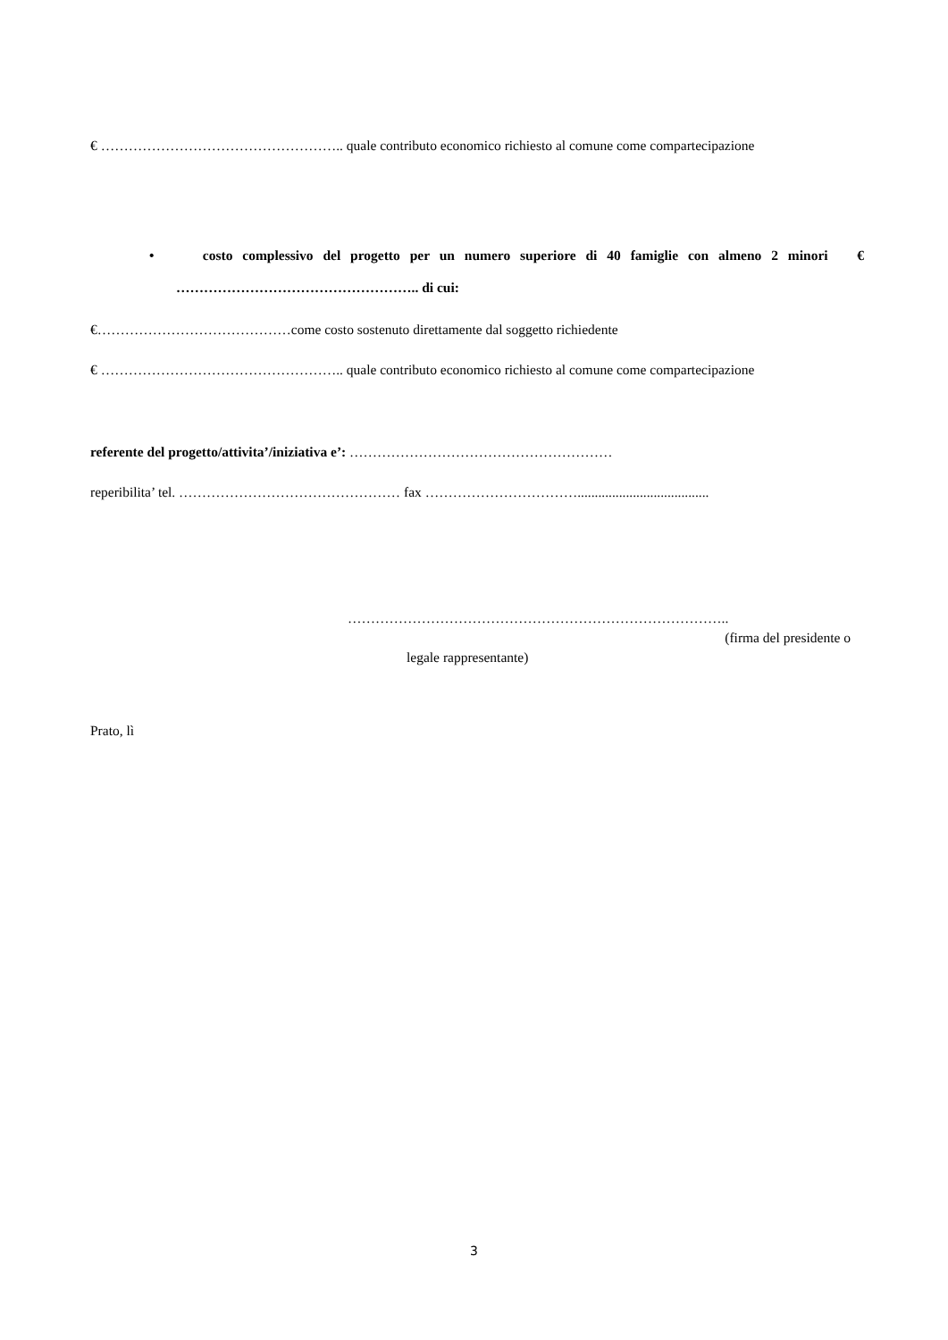€ …………………………………………….. quale contributo economico richiesto al comune come compartecipazione
• costo complessivo del progetto per un numero superiore di 40 famiglie con almeno 2 minori € …………………………………………….. di cui:
€……………………………………come costo sostenuto direttamente dal soggetto richiedente
€ …………………………………………….. quale contributo economico richiesto al comune come compartecipazione
referente del progetto/attivita’/iniziativa e’: …………………………………………………
reperibilita’ tel. ………………………………………… fax ……………………………......................................
………………………………………………………………………..
(firma del presidente o
legale rappresentante)
Prato, lì
3